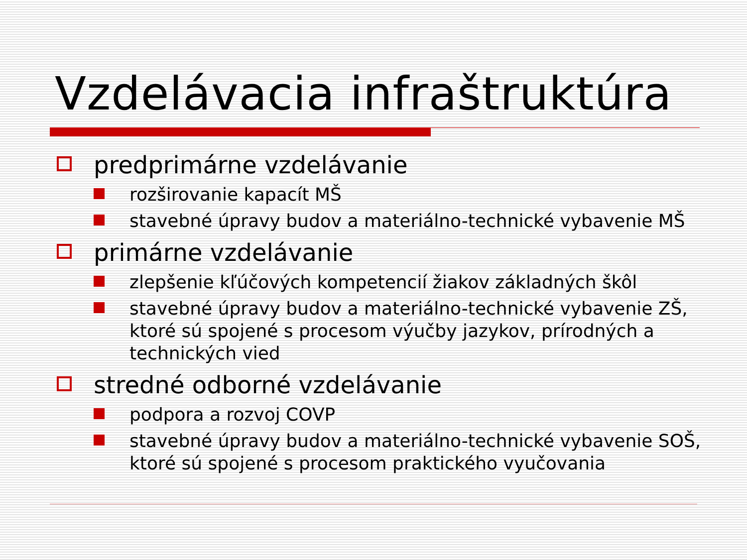Vzdelávacia infraštruktúra
predprimárne vzdelávanie
rozširovanie kapacít MŠ
stavebné úpravy budov a materiálno-technické vybavenie MŠ
primárne vzdelávanie
zlepšenie kľúčových kompetencií žiakov základných škôl
stavebné úpravy budov a materiálno-technické vybavenie ZŠ, ktoré sú spojené s procesom výučby jazykov, prírodných a technických vied
stredné odborné vzdelávanie
podpora a rozvoj COVP
stavebné úpravy budov a materiálno-technické vybavenie SOŠ, ktoré sú spojené s procesom praktického vyučovania